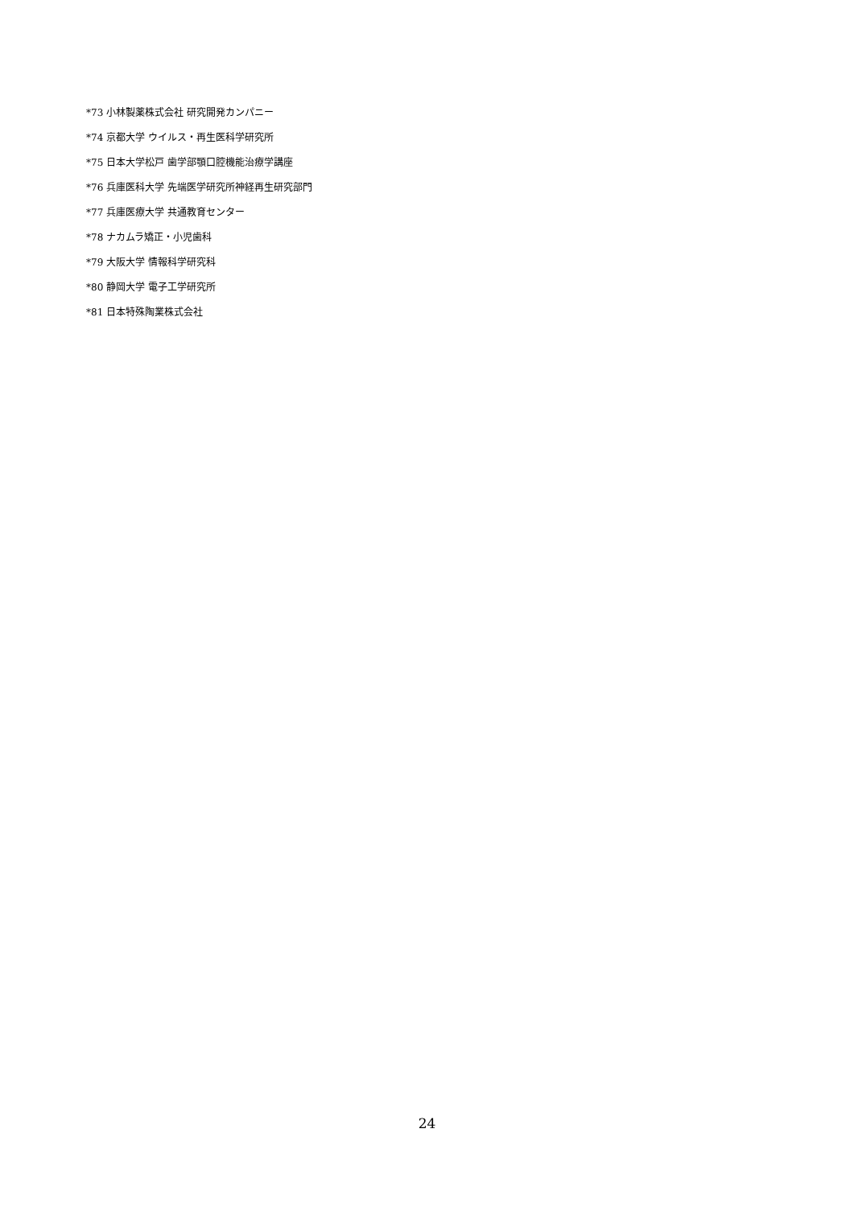*73 小林製薬株式会社 研究開発カンパニー
*74 京都大学 ウイルス・再生医科学研究所
*75 日本大学松戸 歯学部顎口腔機能治療学講座
*76 兵庫医科大学 先端医学研究所神経再生研究部門
*77 兵庫医療大学 共通教育センター
*78 ナカムラ矯正・小児歯科
*79 大阪大学 情報科学研究科
*80 静岡大学 電子工学研究所
*81 日本特殊陶業株式会社
24